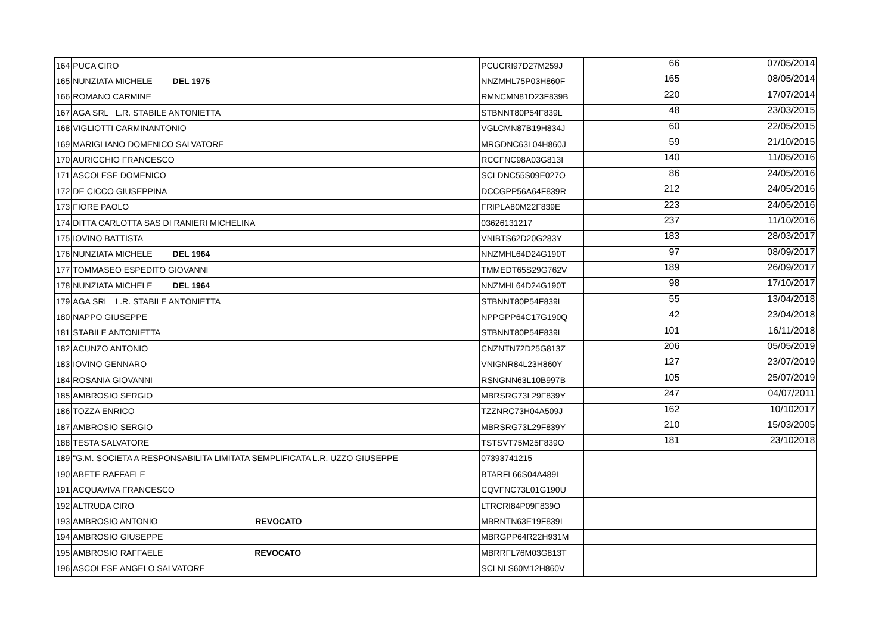| 164 | PUCA CIRO | PCUCRI97D27M259J | 66 | 07/05/2014 |
| 165 | NUNZIATA MICHELE DEL 1975 | NNZMHL75P03H860F | 165 | 08/05/2014 |
| 166 | ROMANO CARMINE | RMNCMN81D23F839B | 220 | 17/07/2014 |
| 167 | AGA SRL L.R. STABILE ANTONIETTA | STBNNT80P54F839L | 48 | 23/03/2015 |
| 168 | VIGLIOTTI CARMINANTONIO | VGLCMN87B19H834J | 60 | 22/05/2015 |
| 169 | MARIGLIANO DOMENICO SALVATORE | MRGDNC63L04H860J | 59 | 21/10/2015 |
| 170 | AURICCHIO FRANCESCO | RCCFNC98A03G813I | 140 | 11/05/2016 |
| 171 | ASCOLESE DOMENICO | SCLDNC55S09E027O | 86 | 24/05/2016 |
| 172 | DE CICCO GIUSEPPINA | DCCGPP56A64F839R | 212 | 24/05/2016 |
| 173 | FIORE PAOLO | FRIPLA80M22F839E | 223 | 24/05/2016 |
| 174 | DITTA CARLOTTA SAS DI RANIERI MICHELINA | 03626131217 | 237 | 11/10/2016 |
| 175 | IOVINO BATTISTA | VNIBTS62D20G283Y | 183 | 28/03/2017 |
| 176 | NUNZIATA MICHELE DEL 1964 | NNZMHL64D24G190T | 97 | 08/09/2017 |
| 177 | TOMMASEO ESPEDITO GIOVANNI | TMMEDT65S29G762V | 189 | 26/09/2017 |
| 178 | NUNZIATA MICHELE DEL 1964 | NNZMHL64D24G190T | 98 | 17/10/2017 |
| 179 | AGA SRL L.R. STABILE ANTONIETTA | STBNNT80P54F839L | 55 | 13/04/2018 |
| 180 | NAPPO GIUSEPPE | NPPGPP64C17G190Q | 42 | 23/04/2018 |
| 181 | STABILE ANTONIETTA | STBNNT80P54F839L | 101 | 16/11/2018 |
| 182 | ACUNZO ANTONIO | CNZNTN72D25G813Z | 206 | 05/05/2019 |
| 183 | IOVINO GENNARO | VNIGNR84L23H860Y | 127 | 23/07/2019 |
| 184 | ROSANIA GIOVANNI | RSNGNN63L10B997B | 105 | 25/07/2019 |
| 185 | AMBROSIO SERGIO | MBRSRG73L29F839Y | 247 | 04/07/2011 |
| 186 | TOZZA ENRICO | TZZNRC73H04A509J | 162 | 10/102017 |
| 187 | AMBROSIO SERGIO | MBRSRG73L29F839Y | 210 | 15/03/2005 |
| 188 | TESTA SALVATORE | TSTSVT75M25F839O | 181 | 23/102018 |
| 189 | "G.M. SOCIETA A RESPONSABILITA LIMITATA SEMPLIFICATA L.R. UZZO GIUSEPPE | 07393741215 | | |
| 190 | ABETE RAFFAELE | BTARFL66S04A489L | | |
| 191 | ACQUAVIVA FRANCESCO | CQVFNC73L01G190U | | |
| 192 | ALTRUDA CIRO | LTRCRI84P09F839O | | |
| 193 | AMBROSIO ANTONIO REVOCATO | MBRNTN63E19F839I | | |
| 194 | AMBROSIO GIUSEPPE | MBRGPP64R22H931M | | |
| 195 | AMBROSIO RAFFAELE REVOCATO | MBRRFL76M03G813T | | |
| 196 | ASCOLESE ANGELO SALVATORE | SCLNLS60M12H860V | | |